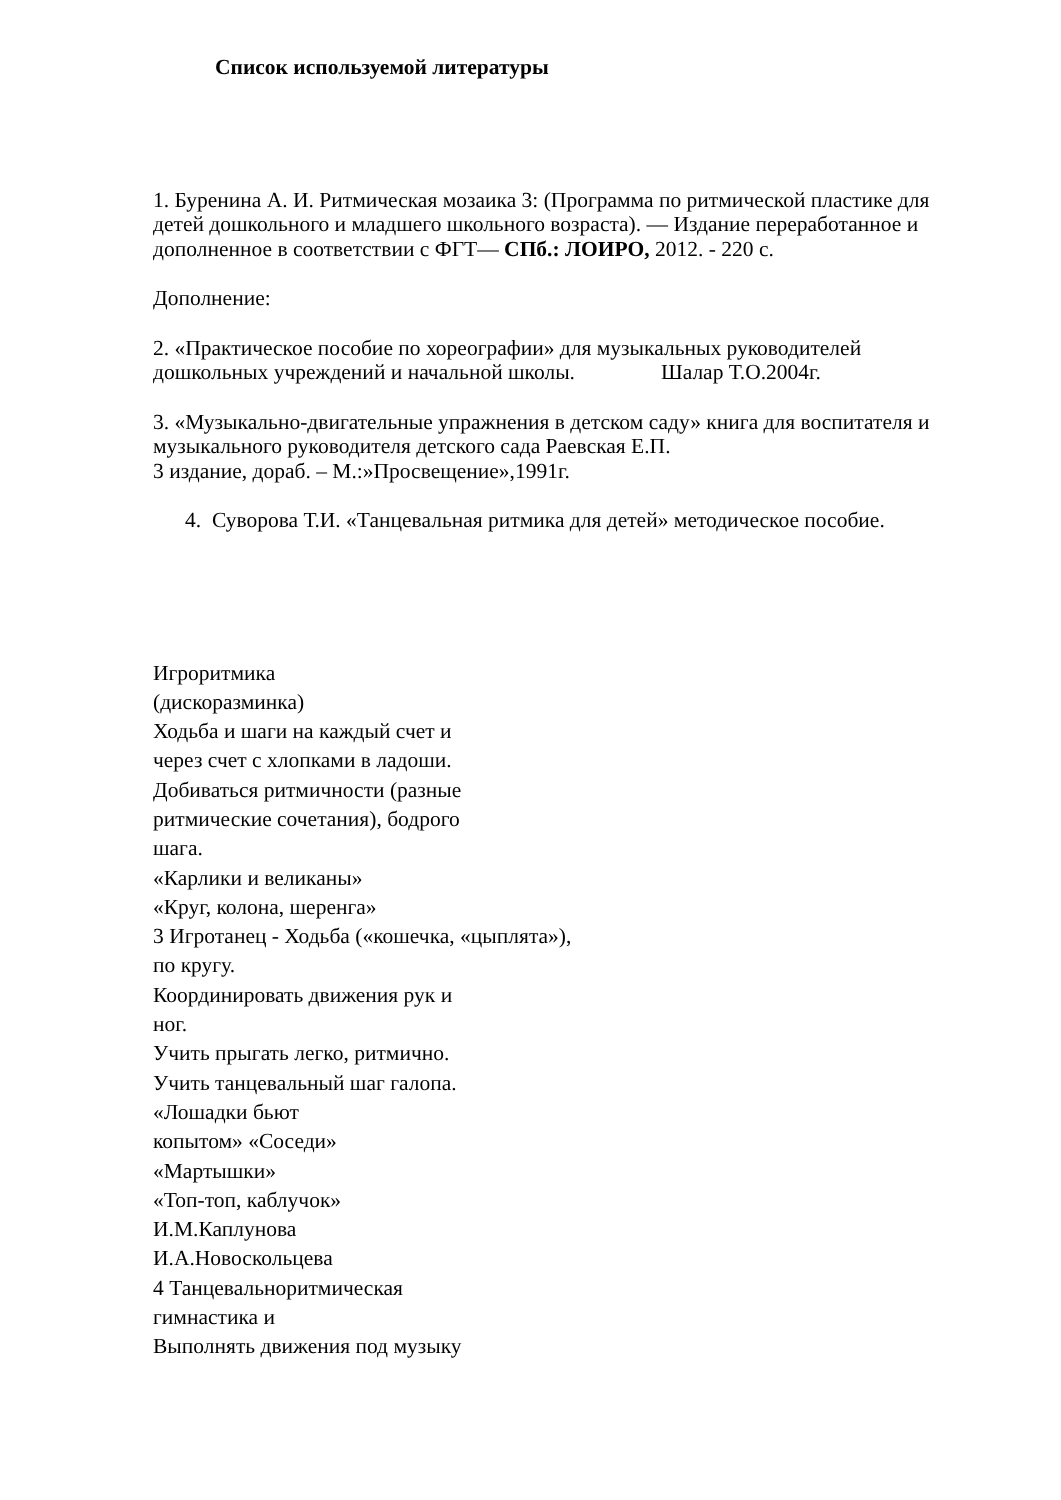Список используемой литературы
1. Буренина А. И. Ритмическая мозаика 3: (Программа по ритмической пластике для детей дошкольного и младшего школьного возраста). — Издание переработанное и дополненное в соответствии с ФГТ— СПб.: ЛОИРО, 2012. - 220 с.
Дополнение:
2. «Практическое пособие по хореографии» для музыкальных руководителей дошкольных учреждений и начальной школы. Шалар Т.О.2004г.
3. «Музыкально-двигательные упражнения в детском саду» книга для воспитателя и музыкального руководителя детского сада Раевская Е.П.
3 издание, дораб. – М.:»Просвещение»,1991г.
4. Суворова Т.И. «Танцевальная ритмика для детей» методическое пособие.
Игроритмика
(дискоразминка)
Ходьба и шаги на каждый счет и
через счет с хлопками в ладоши.
Добиваться ритмичности (разные
ритмические сочетания), бодрого
шага.
«Карлики и великаны»
«Круг, колона, шеренга»
3 Игротанец - Ходьба («кошечка, «цыплята»),
по кругу.
Координировать движения рук и
ног.
Учить прыгать легко, ритмично.
Учить танцевальный шаг галопа.
«Лошадки бьют
копытом» «Соседи»
«Мартышки»
«Топ-топ, каблучок»
И.М.Каплунова
И.А.Новоскольцева
4 Танцевальноритмическая
гимнастика и
Выполнять движения под музыку